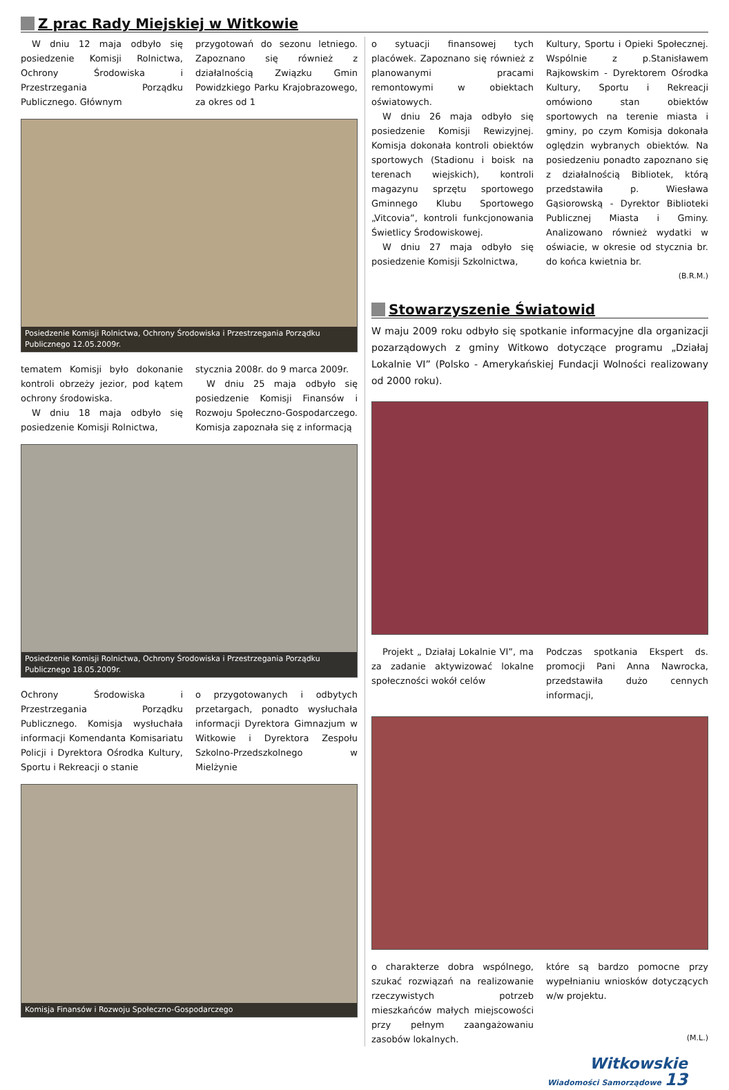Z prac Rady Miejskiej w Witkowie
W dniu 12 maja odbyło się posiedzenie Komisji Rolnictwa, Ochrony Środowiska i Przestrzegania Porządku Publicznego. Głównym
przygotowań do sezonu letniego. Zapoznano się również z działalnością Związku Gmin Powidzkiego Parku Krajobrazowego, za okres od 1
Posiedzenie Komisji Rolnictwa, Ochrony Środowiska i Przestrzegania Porządku Publicznego 12.05.2009r.
tematem Komisji było dokonanie kontroli obrzeży jezior, pod kątem ochrony środowiska.
W dniu 18 maja odbyło się posiedzenie Komisji Rolnictwa,
stycznia 2008r. do 9 marca 2009r.
W dniu 25 maja odbyło się posiedzenie Komisji Finansów i Rozwoju Społeczno-Gospodarczego. Komisja zapoznała się z informacją
Posiedzenie Komisji Rolnictwa, Ochrony Środowiska i Przestrzegania Porządku Publicznego 18.05.2009r.
Ochrony Środowiska i Przestrzegania Porządku Publicznego. Komisja wysłuchała informacji Komendanta Komisariatu Policji i Dyrektora Ośrodka Kultury, Sportu i Rekreacji o stanie
o przygotowanych i odbytych przetargach, ponadto wysłuchała informacji Dyrektora Gimnazjum w Witkowie i Dyrektora Zespołu Szkolno-Przedszkolnego w Mielżynie
Komisja Finansów i Rozwoju Społeczno-Gospodarczego
o sytuacji finansowej tych placówek. Zapoznano się również z planowanymi pracami remontowymi w obiektach oświatowych.
W dniu 26 maja odbyło się posiedzenie Komisji Rewizyjnej. Komisja dokonała kontroli obiektów sportowych (Stadionu i boisk na terenach wiejskich), kontroli magazynu sprzętu sportowego Gminnego Klubu Sportowego „Vitcovia”, kontroli funkcjonowania Świetlicy Środowiskowej.
W dniu 27 maja odbyło się posiedzenie Komisji Szkolnictwa,
Kultury, Sportu i Opieki Społecznej. Wspólnie z p.Stanisławem Rajkowskim - Dyrektorem Ośrodka Kultury, Sportu i Rekreacji omówiono stan obiektów sportowych na terenie miasta i gminy, po czym Komisja dokonała oględzin wybranych obiektów. Na posiedzeniu ponadto zapoznano się z działalnością Bibliotek, którą przedstawiła p. Wiesława Gąsiorowską - Dyrektor Biblioteki Publicznej Miasta i Gminy. Analizowano również wydatki w oświacie, w okresie od stycznia br. do końca kwietnia br.
(B.R.M.)
Stowarzyszenie Światowid
W maju 2009 roku odbyło się spotkanie informacyjne dla organizacji pozarządowych z gminy Witkowo dotyczące programu „Działaj Lokalnie VI” (Polsko - Amerykańskiej Fundacji Wolności realizowany od 2000 roku).
Projekt „ Działaj Lokalnie VI”, ma za zadanie aktywizować lokalne społeczności wokół celów
Podczas spotkania Ekspert ds. promocji Pani Anna Nawrocka, przedstawiła dużo cennych informacji,
o charakterze dobra wspólnego, szukać rozwiązań na realizowanie rzeczywistych potrzeb mieszkańców małych miejscowości przy pełnym zaangażowaniu zasobów lokalnych.
które są bardzo pomocne przy wypełnianiu wniosków dotyczących w/w projektu.
(M.L.)
Witkowskie
Wiadomości Samorządowe 13